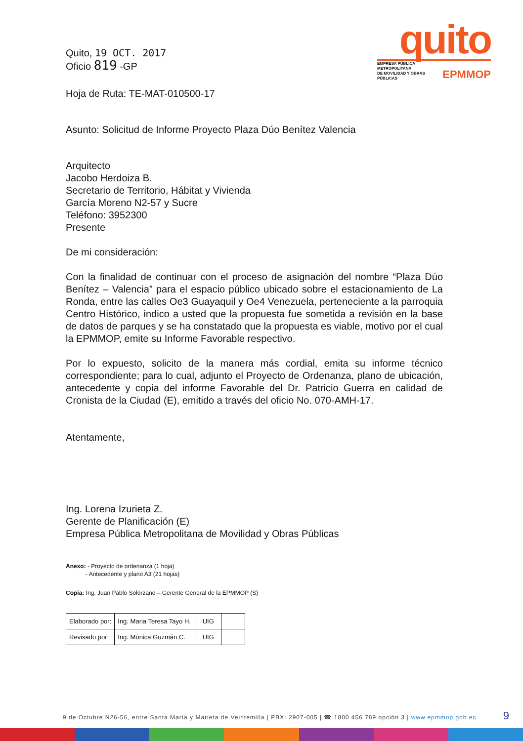quito
EMPRESA PÚBLICA METROPOLITANA
DE MOVILIDAD Y OBRAS PÚBLICAS EPMMOP
Quito, 19 OCT. 2017
Oficio 819 -GP
Hoja de Ruta: TE-MAT-010500-17
Asunto: Solicitud de Informe Proyecto Plaza Dúo Benítez Valencia
Arquitecto
Jacobo Herdoiza B.
Secretario de Territorio, Hábitat y Vivienda
García Moreno N2-57 y Sucre
Teléfono: 3952300
Presente
De mi consideración:
Con la finalidad de continuar con el proceso de asignación del nombre “Plaza Dúo Benítez – Valencia” para el espacio público ubicado sobre el estacionamiento de La Ronda, entre las calles Oe3 Guayaquil y Oe4 Venezuela, perteneciente a la parroquia Centro Histórico, indico a usted que la propuesta fue sometida a revisión en la base de datos de parques y se ha constatado que la propuesta es viable, motivo por el cual la EPMMOP, emite su Informe Favorable respectivo.
Por lo expuesto, solicito de la manera más cordial, emita su informe técnico correspondiente; para lo cual, adjunto el Proyecto de Ordenanza, plano de ubicación, antecedente y copia del informe Favorable del Dr. Patricio Guerra en calidad de Cronista de la Ciudad (E), emitido a través del oficio No. 070-AMH-17.
Atentamente,
Ing. Lorena Izurieta Z.
Gerente de Planificación (E)
Empresa Pública Metropolitana de Movilidad y Obras Públicas
Anexo: - Proyecto de ordenanza (1 hoja)
- Antecedente y plano A3 (21 hojas)
Copia: Ing. Juan Pablo Solórzano – Gerente General de la EPMMOP (S)
| Elaborado por: | Ing. Maria Teresa Tayo H. | UIG | |
| Revisado por: | Ing. Mónica Guzmán C. | UIG | |
9 de Octubre N26-56, entre Santa María y Marieta de Veintemilla | PBX: 2907-005 | ☎ 1800 456 789 opción 3 | www.epmmop.gob.ec 9